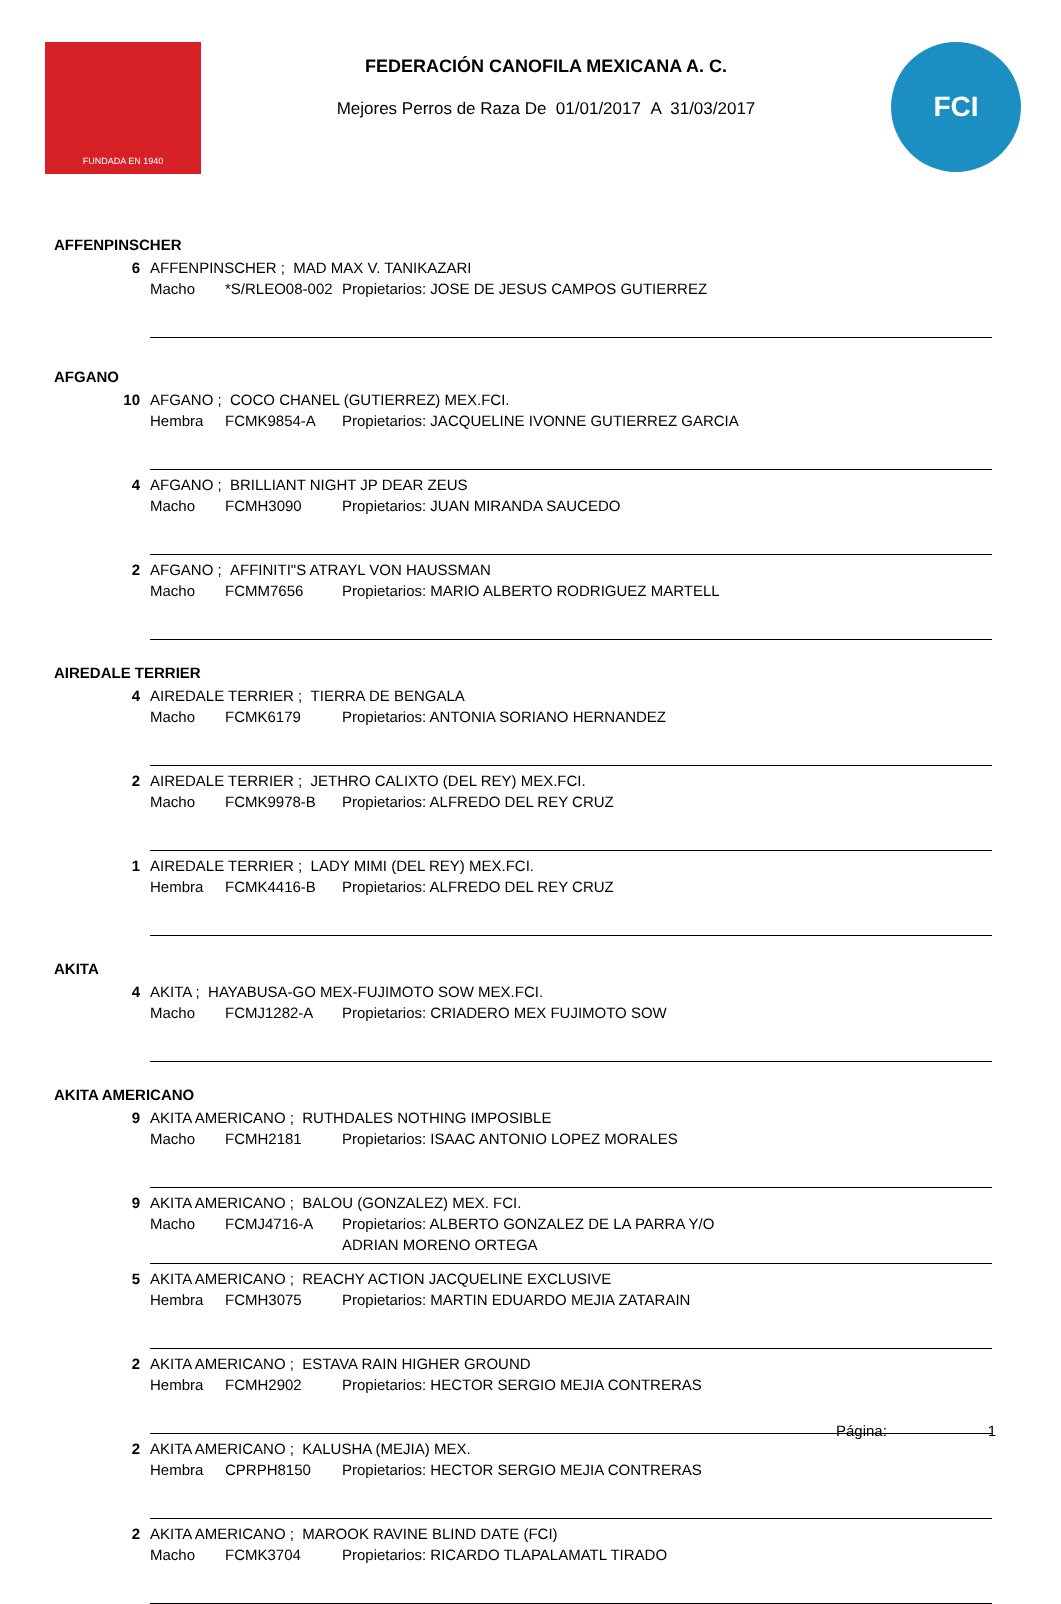FUNDADA EN 1940
FEDERACIÓN CANOFILA MEXICANA A. C.
Mejores Perros de Raza De 01/01/2017 A 31/03/2017
FCI
AFFENPINSCHER
6 AFFENPINSCHER ; MAD MAX V. TANIKAZARI
Macho *S/RLEO08-002 Propietarios: JOSE DE JESUS CAMPOS GUTIERREZ
AFGANO
10 AFGANO ; COCO CHANEL (GUTIERREZ) MEX.FCI.
Hembra FCMK9854-A Propietarios: JACQUELINE IVONNE GUTIERREZ GARCIA
4 AFGANO ; BRILLIANT NIGHT JP DEAR ZEUS
Macho FCMH3090 Propietarios: JUAN MIRANDA SAUCEDO
2 AFGANO ; AFFINITI"S ATRAYL VON HAUSSMAN
Macho FCMM7656 Propietarios: MARIO ALBERTO RODRIGUEZ MARTELL
AIREDALE TERRIER
4 AIREDALE TERRIER ; TIERRA DE BENGALA
Macho FCMK6179 Propietarios: ANTONIA SORIANO HERNANDEZ
2 AIREDALE TERRIER ; JETHRO CALIXTO (DEL REY) MEX.FCI.
Macho FCMK9978-B Propietarios: ALFREDO DEL REY CRUZ
1 AIREDALE TERRIER ; LADY MIMI (DEL REY) MEX.FCI.
Hembra FCMK4416-B Propietarios: ALFREDO DEL REY CRUZ
AKITA
4 AKITA ; HAYABUSA-GO MEX-FUJIMOTO SOW MEX.FCI.
Macho FCMJ1282-A Propietarios: CRIADERO MEX FUJIMOTO SOW
AKITA AMERICANO
9 AKITA AMERICANO ; RUTHDALES NOTHING IMPOSIBLE
Macho FCMH2181 Propietarios: ISAAC ANTONIO LOPEZ MORALES
9 AKITA AMERICANO ; BALOU (GONZALEZ) MEX. FCI.
Macho FCMJ4716-A Propietarios: ALBERTO GONZALEZ DE LA PARRA Y/O
ADRIAN MORENO ORTEGA
5 AKITA AMERICANO ; REACHY ACTION JACQUELINE EXCLUSIVE
Hembra FCMH3075 Propietarios: MARTIN EDUARDO MEJIA ZATARAIN
2 AKITA AMERICANO ; ESTAVA RAIN HIGHER GROUND
Hembra FCMH2902 Propietarios: HECTOR SERGIO MEJIA CONTRERAS
2 AKITA AMERICANO ; KALUSHA (MEJIA) MEX.
Hembra CPRPH8150 Propietarios: HECTOR SERGIO MEJIA CONTRERAS
2 AKITA AMERICANO ; MAROOK RAVINE BLIND DATE (FCI)
Macho FCMK3704 Propietarios: RICARDO TLAPALAMATL TIRADO
Página: 1